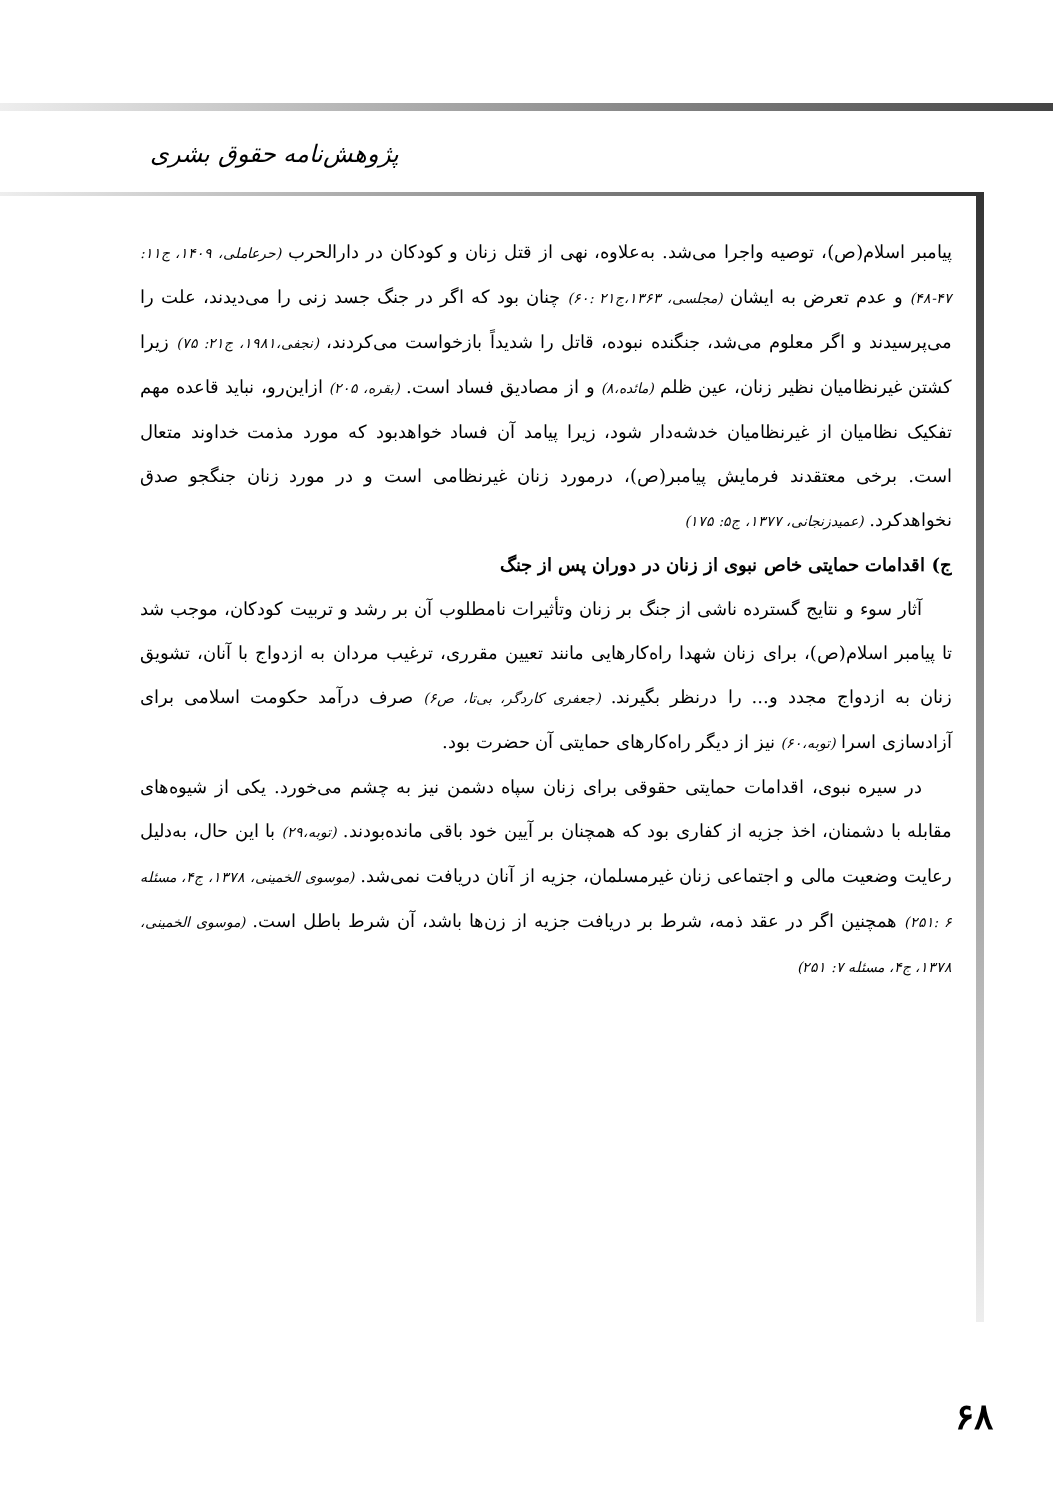پژوهش‌نامه حقوق بشری
پیامبر اسلام(ص)، توصیه واجرا می‌شد. به‌علاوه، نهی از قتل زنان و کودکان در دارالحرب (حرعاملی، ۱۴۰۹، ج۱۱: ۴۷-۴۸) و عدم تعرض به ایشان (مجلسی، ۱۳۶۳،ج۲۱ :۶۰) چنان بود که اگر در جنگ جسد زنی را می‌دیدند، علت را می‌پرسیدند و اگر معلوم می‌شد، جنگنده نبوده، قاتل را شدیداً بازخواست می‌کردند، (نجفی،۱۹۸۱، ج۲۱: ۷۵) زیرا کشتن غیرنظامیان نظیر زنان، عین ظلم (مائده،۸) و از مصادیق فساد است. (بقره، ۲۰۵) ازاین‌رو، نباید قاعده مهم تفکیک نظامیان از غیرنظامیان خدشه‌دار شود، زیرا پیامد آن فساد خواهدبود که مورد مذمت خداوند متعال است. برخی معتقدند فرمایش پیامبر(ص)، درمورد زنان غیرنظامی است و در مورد زنان جنگجو صدق نخواهدکرد. (عمیدزنجانی، ۱۳۷۷، ج۵: ۱۷۵)
ج) اقدامات حمایتی خاص نبوی از زنان در دوران پس از جنگ
آثار سوء و نتایج گسترده ناشی از جنگ بر زنان وتأثیرات نامطلوب آن بر رشد و تربیت کودکان، موجب شد تا پیامبر اسلام(ص)، برای زنان شهدا راه‌کارهایی مانند تعیین مقرری، ترغیب مردان به ازدواج با آنان، تشویق زنان به ازدواج مجدد و... را درنظر بگیرند. (جعفری کاردگر، بی‌تا، ص۶) صرف درآمد حکومت اسلامی برای آزادسازی اسرا (توبه،۶۰) نیز از دیگر راه‌کارهای حمایتی آن حضرت بود.
در سیره نبوی، اقدامات حمایتی حقوقی برای زنان سپاه دشمن نیز به چشم می‌خورد. یکی از شیوه‌های مقابله با دشمنان، اخذ جزیه از کفاری بود که همچنان بر آیین خود باقی مانده‌بودند. (توبه،۲۹) با این حال، به‌دلیل رعایت وضعیت مالی و اجتماعی زنان غیرمسلمان، جزیه از آنان دریافت نمی‌شد. (موسوی الخمینی، ۱۳۷۸، ج۴، مسئله ۶ :۲۵۱) همچنین اگر در عقد ذمه، شرط بر دریافت جزیه از زن‌ها باشد، آن شرط باطل است. (موسوی الخمینی، ۱۳۷۸، ج۴، مسئله ۷: ۲۵۱)
۶۸